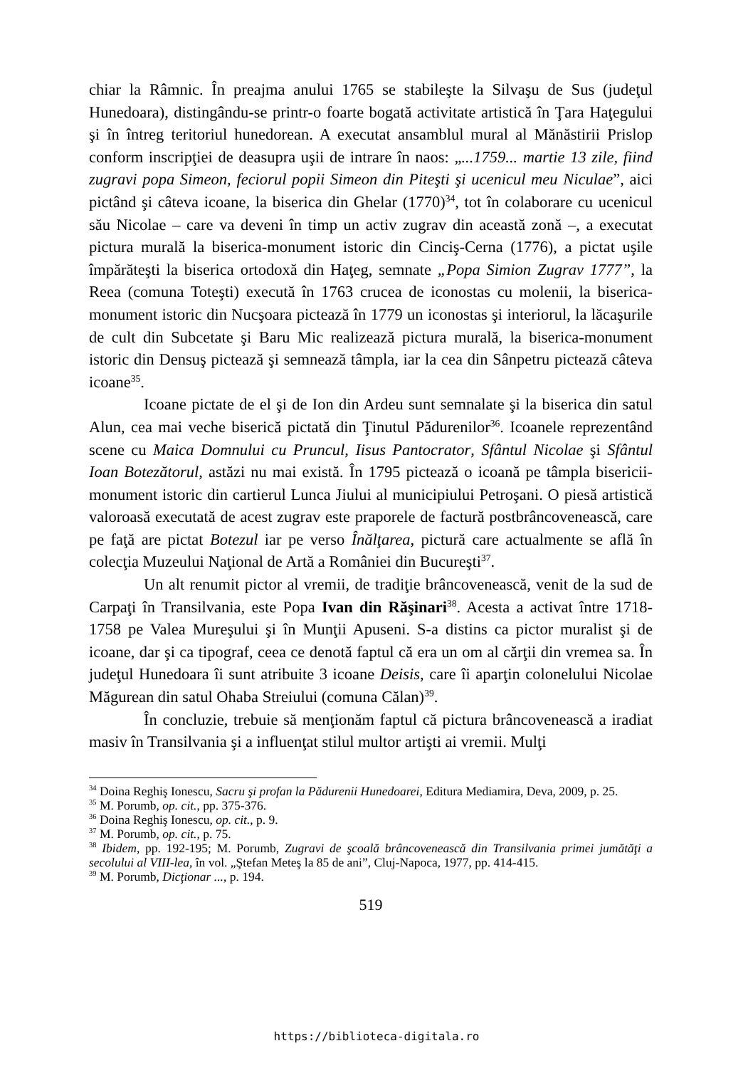chiar la Râmnic. În preajma anului 1765 se stabileşte la Silvaşu de Sus (judeţul Hunedoara), distingându-se printr-o foarte bogată activitate artistică în Ţara Haţegului şi în întreg teritoriul hunedorean. A executat ansamblul mural al Mănăstirii Prislop conform inscripţiei de deasupra uşii de intrare în naos: „...1759... martie 13 zile, fiind zugravi popa Simeon, feciorul popii Simeon din Piteşti şi ucenicul meu Niculae”, aici pictând şi câteva icoane, la biserica din Ghelar (1770)<sup>34</sup>, tot în colaborare cu ucenicul său Nicolae – care va deveni în timp un activ zugrav din această zonă –, a executat pictura murală la biserica-monument istoric din Cinciş-Cerna (1776), a pictat uşile împărăteşti la biserica ortodoxă din Haţeg, semnate „Popa Simion Zugrav 1777”, la Reea (comuna Toteşti) execută în 1763 crucea de iconostas cu molenii, la biserica-monument istoric din Nucşoara pictează în 1779 un iconostas şi interiorul, la lăcaşurile de cult din Subcetate şi Baru Mic realizează pictura murală, la biserica-monument istoric din Densuş pictează şi semnează tâmpla, iar la cea din Sânpetru pictează câteva icoane<sup>35</sup>.
Icoane pictate de el şi de Ion din Ardeu sunt semnalate şi la biserica din satul Alun, cea mai veche biserică pictată din Ţinutul Pădurenilor<sup>36</sup>. Icoanele reprezentând scene cu Maica Domnului cu Pruncul, Iisus Pantocrator, Sfântul Nicolae şi Sfântul Ioan Botezătorul, astăzi nu mai există. În 1795 pictează o icoană pe tâmpla bisericii-monument istoric din cartierul Lunca Jiului al municipiului Petroşani. O piesă artistică valoroasă executată de acest zugrav este praporele de factură postbrâncovenească, care pe faţă are pictat Botezul iar pe verso Înălţarea, pictură care actualmente se află în colecţia Muzeului Naţional de Artă a României din Bucureşti<sup>37</sup>.
Un alt renumit pictor al vremii, de tradiţie brâncovenească, venit de la sud de Carpaţi în Transilvania, este Popa Ivan din Răşinari<sup>38</sup>. Acesta a activat între 1718-1758 pe Valea Mureşului şi în Munţii Apuseni. S-a distins ca pictor muralist şi de icoane, dar şi ca tipograf, ceea ce denotă faptul că era un om al cărţii din vremea sa. În judeţul Hunedoara îi sunt atribuite 3 icoane Deisis, care îi aparţin colonelului Nicolae Măgurean din satul Ohaba Streiului (comuna Călan)<sup>39</sup>.
În concluzie, trebuie să menţionăm faptul că pictura brâncovenească a iradiat masiv în Transilvania şi a influenţat stilul multor artişti ai vremii. Mulţi
<sup>34</sup> Doina Reghiş Ionescu, Sacru şi profan la Pădurenii Hunedoarei, Editura Mediamira, Deva, 2009, p. 25.
<sup>35</sup> M. Porumb, op. cit., pp. 375-376.
<sup>36</sup> Doina Reghiş Ionescu, op. cit., p. 9.
<sup>37</sup> M. Porumb, op. cit., p. 75.
<sup>38</sup> Ibidem, pp. 192-195; M. Porumb, Zugravi de şcoală brâncovenească din Transilvania primei jumătăţi a secolului al VIII-lea, în vol. „Ştefan Meteş la 85 de ani”, Cluj-Napoca, 1977, pp. 414-415.
<sup>39</sup> M. Porumb, Dicţionar ..., p. 194.
519
https://biblioteca-digitala.ro